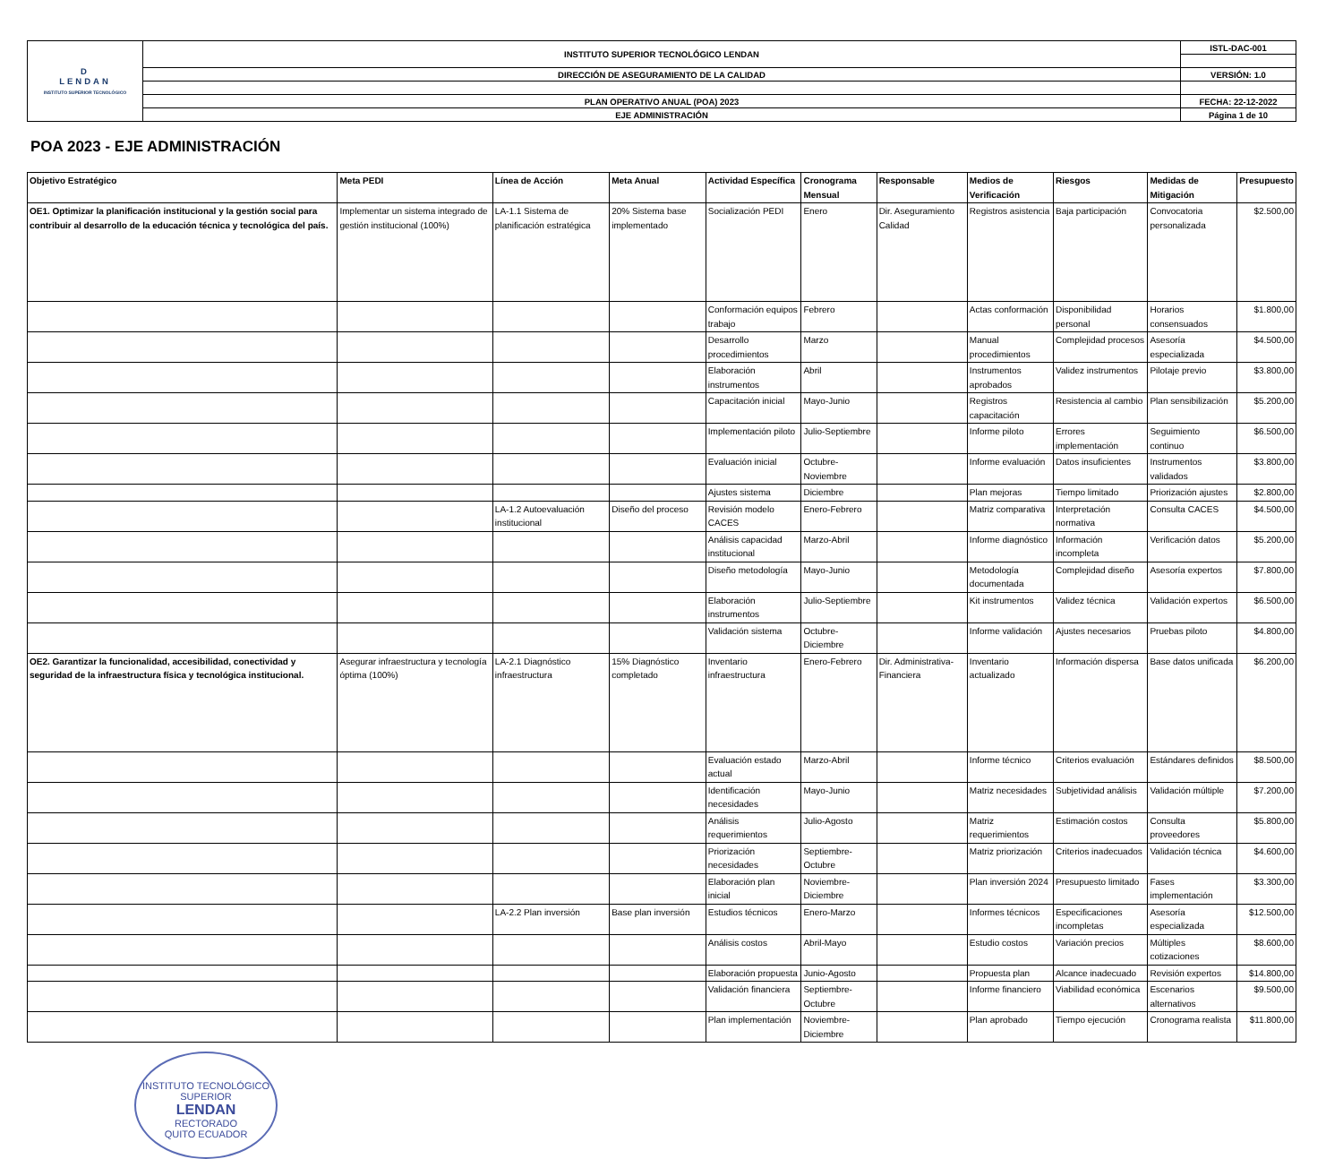| D LENDAN INSTITUTO SUPERIOR TECNOLÓGICO | INSTITUTO SUPERIOR TECNOLÓGICO LENDAN | ISTL-DAC-001 |
| | DIRECCIÓN DE ASEGURAMIENTO DE LA CALIDAD | VERSIÓN: 1.0 |
| | PLAN OPERATIVO ANUAL (POA) 2023 | FECHA: 22-12-2022 |
| | EJE ADMINISTRACIÓN | Página 1 de 10 |
POA 2023 - EJE ADMINISTRACIÓN
| Objetivo Estratégico | Meta PEDI | Línea de Acción | Meta Anual | Actividad Específica | Cronograma Mensual | Responsable | Medios de Verificación | Riesgos | Medidas de Mitigación | Presupuesto |
| --- | --- | --- | --- | --- | --- | --- | --- | --- | --- | --- |
| OE1. Optimizar la planificación institucional y la gestión social para contribuir al desarrollo de la educación técnica y tecnológica del país. | Implementar un sistema integrado de gestión institucional (100%) | LA-1.1 Sistema de planificación estratégica | 20% Sistema base implementado | Socialización PEDI | Enero | Dir. Aseguramiento Calidad | Registros asistencia | Baja participación | Convocatoria personalizada | $2.500,00 |
| | | | | Conformación equipos trabajo | Febrero | | Actas conformación | Disponibilidad personal | Horarios consensuados | $1.800,00 |
| | | | | Desarrollo procedimientos | Marzo | | Manual procedimientos | Complejidad procesos | Asesoría especializada | $4.500,00 |
| | | | | Elaboración instrumentos | Abril | | Instrumentos aprobados | Validez instrumentos | Pilotaje previo | $3.800,00 |
| | | | | Capacitación inicial | Mayo-Junio | | Registros capacitación | Resistencia al cambio | Plan sensibilización | $5.200,00 |
| | | | | Implementación piloto | Julio-Septiembre | | Informe piloto | Errores implementación | Seguimiento continuo | $6.500,00 |
| | | | | Evaluación inicial | Octubre-Noviembre | | Informe evaluación | Datos insuficientes | Instrumentos validados | $3.800,00 |
| | | | | Ajustes sistema | Diciembre | | Plan mejoras | Tiempo limitado | Priorización ajustes | $2.800,00 |
| | | LA-1.2 Autoevaluación institucional | Diseño del proceso | Revisión modelo CACES | Enero-Febrero | | Matriz comparativa | Interpretación normativa | Consulta CACES | $4.500,00 |
| | | | | Análisis capacidad institucional | Marzo-Abril | | Informe diagnóstico | Información incompleta | Verificación datos | $5.200,00 |
| | | | | Diseño metodología | Mayo-Junio | | Metodología documentada | Complejidad diseño | Asesoría expertos | $7.800,00 |
| | | | | Elaboración instrumentos | Julio-Septiembre | | Kit instrumentos | Validez técnica | Validación expertos | $6.500,00 |
| | | | | Validación sistema | Octubre-Diciembre | | Informe validación | Ajustes necesarios | Pruebas piloto | $4.800,00 |
| OE2. Garantizar la funcionalidad, accesibilidad, conectividad y seguridad de la infraestructura física y tecnológica institucional. | Asegurar infraestructura y tecnología óptima (100%) | LA-2.1 Diagnóstico infraestructura | 15% Diagnóstico completado | Inventario infraestructura | Enero-Febrero | Dir. Administrativa-Financiera | Inventario actualizado | Información dispersa | Base datos unificada | $6.200,00 |
| | | | | Evaluación estado actual | Marzo-Abril | | Informe técnico | Criterios evaluación | Estándares definidos | $8.500,00 |
| | | | | Identificación necesidades | Mayo-Junio | | Matriz necesidades | Subjetividad análisis | Validación múltiple | $7.200,00 |
| | | | | Análisis requerimientos | Julio-Agosto | | Matriz requerimientos | Estimación costos | Consulta proveedores | $5.800,00 |
| | | | | Priorización necesidades | Septiembre-Octubre | | Matriz priorización | Criterios inadecuados | Validación técnica | $4.600,00 |
| | | | | Elaboración plan inicial | Noviembre-Diciembre | | Plan inversión 2024 | Presupuesto limitado | Fases implementación | $3.300,00 |
| | | LA-2.2 Plan inversión | Base plan inversión | Estudios técnicos | Enero-Marzo | | Informes técnicos | Especificaciones incompletas | Asesoría especializada | $12.500,00 |
| | | | | Análisis costos | Abril-Mayo | | Estudio costos | Variación precios | Múltiples cotizaciones | $8.600,00 |
| | | | | Elaboración propuesta | Junio-Agosto | | Propuesta plan | Alcance inadecuado | Revisión expertos | $14.800,00 |
| | | | | Validación financiera | Septiembre-Octubre | | Informe financiero | Viabilidad económica | Escenarios alternativos | $9.500,00 |
| | | | | Plan implementación | Noviembre-Diciembre | | Plan aprobado | Tiempo ejecución | Cronograma realista | $11.800,00 |
INSTITUTO TECNOLÓGICO SUPERIOR
LENDAN
RECTORADO
QUITO ECUADOR